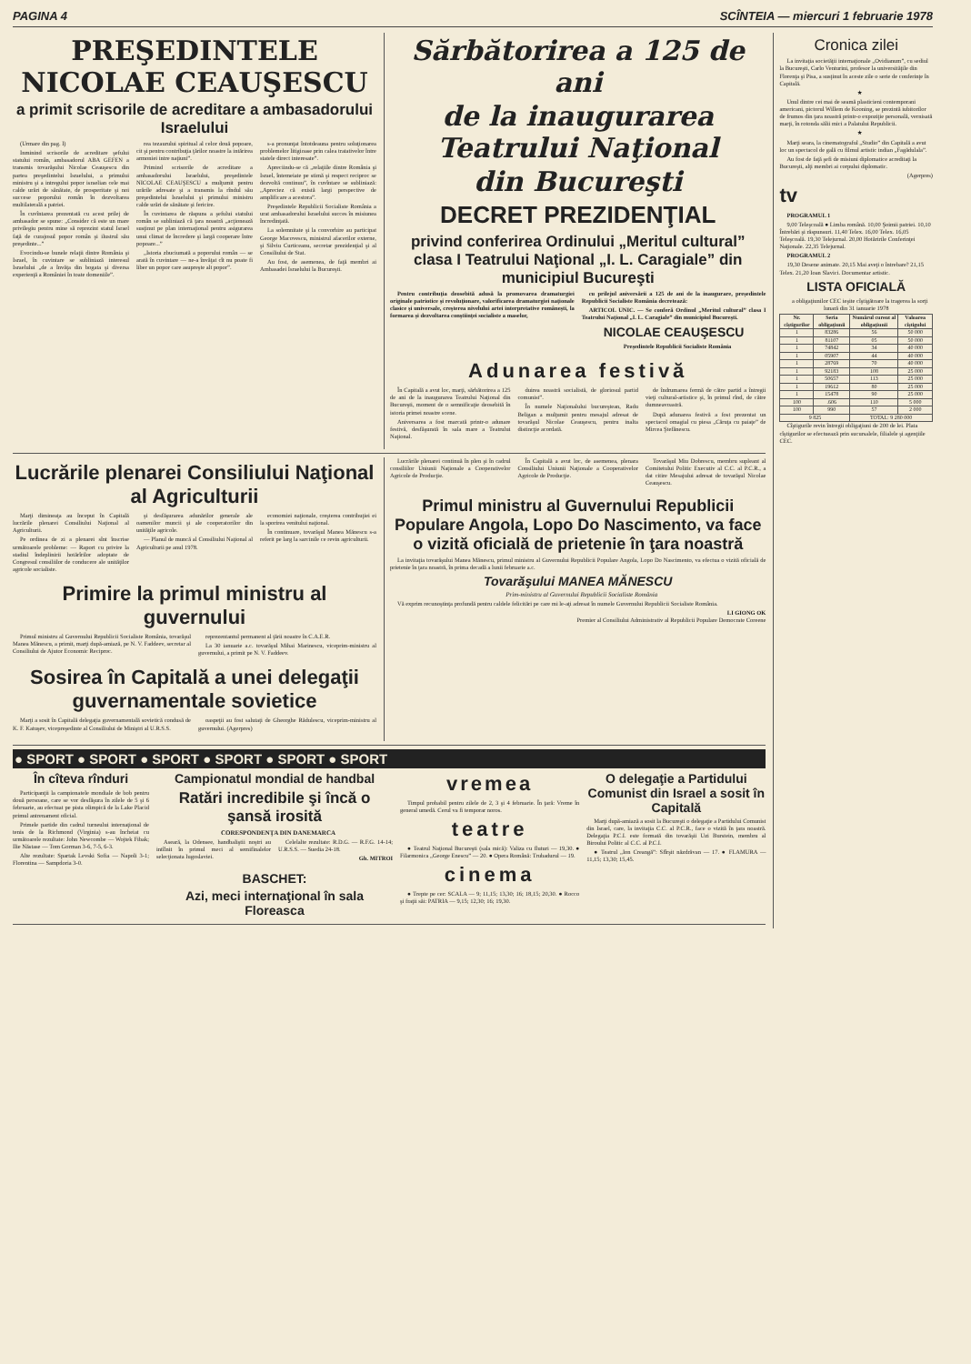PAGINA 4 SCÎNTEIA — miercuri 1 februarie 1978
PREŞEDINTELE NICOLAE CEAUŞESCU
a primit scrisorile de acreditare a ambasadorului Israelului
(Urmare din pag. I)
Inminind scrisorile de acreditare şefului statului român, ambasadorul ABA GEFEN a transmis tovarăşului Nicolae Ceauşescu din partea preşedintelui Israelului, a primului ministru şi a intregului popor israelian cele mai calde urări de sănătate, de prosperitate şi noi succese poporului român în dezvoltarea multilaterală a patriei.
În cuvîntarea prezentată cu acest prilej de ambasador se spune: „Consider că este un mare privilegiu pentru mine să reprezint statul Israel faţă de curajosul popor român şi ilustrul său preşedinte...”
Evocindu-se bunele relaţii dintre România şi Israel, în cuvintare se subliniază interesul Israelului „de a învăţa din bogata şi diversa experienţă a României în toate domeniile”.
rea tezaurului spiritual al celor două popoare, cit şi pentru contribuţia ţărilor noastre la intărirea armoniei intre naţiuni”.
Primind scrisorile de acreditare a ambasadorului Israelului, preşedintele NICOLAE CEAUŞESCU a mulţumit pentru urările adresate şi a transmis la rîndul său preşedintelui Israelului şi primului ministru calde urări de sănătate şi fericire.
În cuvintarea de răspuns a şefului statului român se subliniază că ţara noastră „acţionează susţinut pe plan internaţional pentru asigurarea unui climat de încredere şi largă cooperare între popoare...”
„Istoria zbuciumată a poporului român — se arată în cuvintare — ne-a învăţat cît nu poate fi liber un popor care asupreşte alt popor”.
s-a pronunţat întotdeauna pentru soluţionarea problemelor litigioase prin calea tratativelor între statele direct interesate”.
Apreciindu-se că „relaţiile dintre România şi Israel, întemeiate pe stimă şi respect reciproc se dezvoltă continuu”, în cuvîntare se subliniază: „Apreciez că există largi perspective de amplificare a acestora”.
Preşedintele Republicii Socialiste România a urat ambasadorului Israelului succes în misiunea încredinţată.
La solemnitate şi la convorbire au participat George Macovescu, ministrul afacerilor externe, şi Silviu Curticeanu, secretar prezidenţial şi al Consiliului de Stat.
Au fost, de asemenea, de faţă membri ai Ambasadei Israelului la Bucureşti.
Sărbătorirea a 125 de ani
de la inaugurarea Teatrului Naţional
din Bucureşti
DECRET PREZIDENŢIAL
privind conferirea Ordinului „Meritul cultural” clasa I Teatrului Naţional „I. L. Caragiale” din municipiul Bucureşti
Pentru contribuţia deosebită adusă la promovarea dramaturgiei originale patriotice şi revoluţionare, valorificarea dramaturgiei naţionale clasice şi universale, creşterea nivelului artei interpretative româneşti, la formarea şi dezvoltarea conştiinţei socialiste a maselor,
cu prilejul aniversării a 125 de ani de la inaugurare, preşedintele Republicii Socialiste România decretează:
ARTICOL UNIC. — Se conferă Ordinul „Meritul cultural” clasa I Teatrului Naţional „I. L. Caragiale” din municipiul Bucureşti.
NICOLAE CEAUŞESCU
Preşedintele Republicii Socialiste România
Adunarea festivă
În Capitală a avut loc, marţi, sărbătorirea a 125 de ani de la inaugurarea Teatrului Naţional din Bucureşti, moment de o semnificaţie deosebită în istoria primei noastre scene.
Aniversarea a fost marcată printr-o adunare festivă, desfăşurată în sala mare a Teatrului Naţional.
duirea noastră socialistă, de gloriosul partid comunist”.
În numele Naţionalului bucureştean, Radu Beligan a mulţumit pentru mesajul adresat de tovarăşul Nicolae Ceauşescu, pentru inalta distincţie acordată.
de îndrumarea fermă de către partid a întregii vieţi cultural-artistice şi, în primul rînd, de către dumneavoastră.
După adunarea festivă a fost prezentat un spectacol omagial cu piesa „Căruţa cu paiaţe” de Mircea Ştefănescu.
Lucrările plenarei Consiliului Naţional al Agriculturii
Marţi dimineaţa au început în Capitală lucrările plenarei Consiliului Naţional al Agriculturii.
Pe ordinea de zi a plenarei sînt înscrise următoarele probleme: — Raport cu privire la stadiul îndeplinirii hotărîrilor adoptate de Congresul consiliilor de conducere ale unităţilor agricole socialiste.
şi desfăşurarea adunărilor generale ale oamenilor muncii şi ale cooperatorilor din unităţile agricole.
— Planul de muncă al Consiliului Naţional al Agriculturii pe anul 1978.
economiei naţionale, creşterea contribuţiei ei la sporirea venitului naţional.
În continuare, tovarăşul Manea Mănescu s-a referit pe larg la sarcinile ce revin agriculturii.
Primire la primul ministru al guvernului
Primul ministru al Guvernului Republicii Socialiste România, tovarăşul Manea Mănescu, a primit, marţi după-amiază, pe N. V. Faddeev, secretar al Consiliului de Ajutor Economic Reciproc.
reprezentantul permanent al ţării noastre în C.A.E.R.
La 30 ianuarie a.c. tovarăşul Mihai Marinescu, viceprim-ministru al guvernului, a primit pe N. V. Faddeev.
Sosirea în Capitală a unei delegaţii guvernamentale sovietice
Marţi a sosit în Capitală delegaţia guvernamentală sovietică condusă de K. F. Katuşev, vicepreşedinte al Consiliului de Miniştri al U.R.S.S.
oaspeţii au fost salutaţi de Gheorghe Rădulescu, viceprim-ministru al guvernului. (Agerpres)
Lucrările plenarei continuă în plen şi în cadrul consiliilor Uniunii Naţionale a Cooperativelor Agricole de Producţie.
În Capitală a avut loc, de asemenea, plenara Consiliului Uniunii Naţionale a Cooperativelor Agricole de Producţie.
Tovarăşul Miu Dobrescu, membru supleant al Comitetului Politic Executiv al C.C. al P.C.R., a dat citire Mesajului adresat de tovarăşul Nicolae Ceauşescu.
Primul ministru al Guvernului Republicii Populare Angola, Lopo Do Nascimento, va face o vizită oficială de prietenie în ţara noastră
La invitaţia tovarăşului Manea Mănescu, primul ministru al Guvernului Republicii Populare Angola, Lopo Do Nascimento, va efectua o vizită oficială de prietenie în ţara noastră, în prima decadă a lunii februarie a.c.
Tovarăşului MANEA MĂNESCU
Prim-ministru al Guvernului Republicii Socialiste România
Vă exprim recunoştinţa profundă pentru caldele felicitări pe care mi le-aţi adresat în numele Guvernului Republicii Socialiste România.
LI GIONG OK
Premier al Consiliului Administrativ al Republicii Populare Democrate Coreene
● SPORT ● SPORT ● SPORT ● SPORT ● SPORT ● SPORT
În cîteva rînduri
Participanţii la campionatele mondiale de bob pentru două persoane, care se vor desfăşura în zilele de 5 şi 6 februarie, au efectuat pe pista olimpică de la Lake Placid primul antrenament oficial.
Primele partide din cadrul turneului internaţional de tenis de la Richmond (Virginia) s-au încheiat cu următoarele rezultate: John Newcombe — Wojtek Fibak; Ilie Năstase — Tom Gorman 3-6, 7-5, 6-3.
Alte rezultate: Spartak Levski Sofia — Napoli 3-1; Florentina — Sampdoria 3-0.
Campionatul mondial de handbal
Ratări incredibile şi încă o şansă irosită
CORESPONDENŢA DIN DANEMARCA
Aseară, la Odensee, handbaliştii noştri au intîlnit în primul meci al semifinalelor selecţionata Iugoslaviei.
Celelalte rezultate: R.D.G. — R.F.G. 14-14; U.R.S.S. — Suedia 24-18.
Gh. MITROI
BASCHET:
Azi, meci internaţional în sala Floreasca
vremea
Timpul probabil pentru zilele de 2, 3 şi 4 februarie. În ţară: Vreme în general umedă. Cerul va fi temporar noros.
teatre
● Teatrul Naţional Bucureşti (sala mică): Valiza cu fluturi — 19,30. ● Filarmonica „George Enescu” — 20. ● Opera Română: Trubadurul — 19.
cinema
● Trepte pe cer: SCALA — 9; 11,15; 13,30; 16; 18,15; 20,30. ● Rocco şi fraţii săi: PATRIA — 9,15; 12,30; 16; 19,30.
O delegaţie a Partidului Comunist din Israel a sosit în Capitală
Marţi după-amiază a sosit la Bucureşti o delegaţie a Partidului Comunist din Israel, care, la invitaţia C.C. al P.C.R., face o vizită în ţara noastră. Delegaţia P.C.I. este formată din tovarăşii Uzi Burstein, membru al Biroului Politic al C.C. al P.C.I.
● Teatrul „Ion Creangă”: Sfîrşit năzdrăvan — 17. ● FLAMURA — 11,15; 13,30; 15,45.
Cronica zilei
La invitaţia societăţii internaţionale „Ovidianum”, cu sediul la Bucureşti, Carlo Venturini, profesor la universităţile din Florenţa şi Pisa, a susţinut în aceste zile o serie de conferinţe în Capitală.
★
Unul dintre cei mai de seamă plasticieni contemporani americani, pictorul Willem de Kooning, se prezintă iubitorilor de frumos din ţara noastră printr-o expoziţie personală, vernisată marţi, în rotonda sălii mici a Palatului Republicii.
★
Marţi seara, la cinematograful „Studio” din Capitală a avut loc un spectacol de gală cu filmul artistic indian „Fagădulala”.
Au fost de faţă şefi de misiuni diplomatice acreditaţi la Bucureşti, alţi membri ai corpului diplomatic.
(Agerpres)
tv
PROGRAMUL 1
9,00 Teleşcoală ● Limba română. 10,00 Şoimii patriei. 10,10 Întrebări şi răspunsuri. 11,40 Telex. 16,00 Telex. 16,05 Teleşcoală. 19,30 Telejurnal. 20,00 Hotăririle Conferinţei Naţionale. 22,35 Telejurnal.
PROGRAMUL 2
19,30 Desene animate. 20,15 Mai aveţi o întrebare? 21,15 Telex. 21,20 Ioan Slavici. Documentar artistic.
LISTA OFICIALĂ
a obligaţiunilor CEC ieşite cîştigătoare la tragerea la sorţi lunară din 31 ianuarie 1978
| Nr. cîştigurilor | Seria obligaţiunii | Numărul curent al obligaţiunii | Valoarea cîştigului |
| --- | --- | --- | --- |
| 1 | 83286 | 56 | 50 000 |
| 1 | 81107 | 05 | 50 000 |
| 1 | 74842 | 34 | 40 000 |
| 1 | 05907 | 44 | 40 000 |
| 1 | 28769 | 70 | 40 000 |
| 1 | 92183 | 108 | 25 000 |
| 1 | 50657 | 113 | 25 000 |
| 1 | 19612 | 80 | 25 000 |
| 1 | 15478 | 90 | 25 000 |
| 100 | .606 | 110 | 5 000 |
| 100 | 990 | 57 | 2 000 |
| 9 825 | | TOTAL: 9 280 000 | |
Cîştigurile revin întregii obligaţiuni de 200 de lei. Plata cîştigurilor se efectuează prin sucursalele, filialele şi agenţiile CEC.